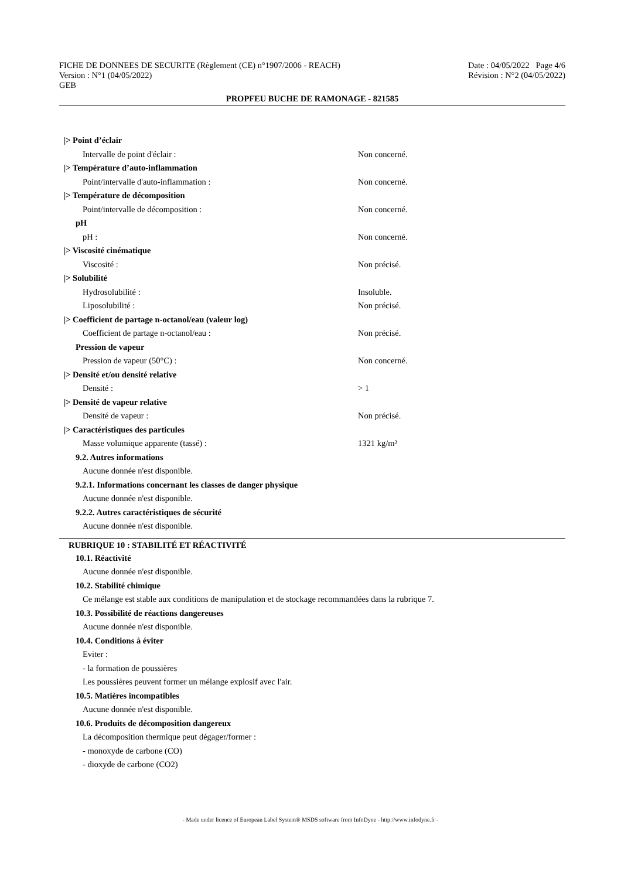FICHE DE DONNEES DE SECURITE (Règlement (CE) n°1907/2006 - REACH) Date : 04/05/2022 Page 4/6
Version : N°1 (04/05/2022) Révision : N°2 (04/05/2022)
GEB
PROPFEU BUCHE DE RAMONAGE - 821585
|> Point d’éclair
Intervalle de point d'éclair : Non concerné.
|> Température d’auto-inflammation
Point/intervalle d'auto-inflammation : Non concerné.
|> Température de décomposition
Point/intervalle de décomposition : Non concerné.
pH
pH : Non concerné.
|> Viscosité cinématique
Viscosité : Non précisé.
|> Solubilité
Hydrosolubilité : Insoluble.
Liposolubilité : Non précisé.
|> Coefficient de partage n-octanol/eau (valeur log)
Coefficient de partage n-octanol/eau : Non précisé.
Pression de vapeur
Pression de vapeur (50°C) : Non concerné.
|> Densité et/ou densité relative
Densité : > 1
|> Densité de vapeur relative
Densité de vapeur : Non précisé.
|> Caractéristiques des particules
Masse volumique apparente (tassé) : 1321 kg/m³
9.2. Autres informations
Aucune donnée n'est disponible.
9.2.1. Informations concernant les classes de danger physique
Aucune donnée n'est disponible.
9.2.2. Autres caractéristiques de sécurité
Aucune donnée n'est disponible.
RUBRIQUE 10 : STABILITÉ ET RÉACTIVITÉ
10.1. Réactivité
Aucune donnée n'est disponible.
10.2. Stabilité chimique
Ce mélange est stable aux conditions de manipulation et de stockage recommandées dans la rubrique 7.
10.3. Possibilité de réactions dangereuses
Aucune donnée n'est disponible.
10.4. Conditions à éviter
Eviter :
- la formation de poussières
Les poussières peuvent former un mélange explosif avec l'air.
10.5. Matières incompatibles
Aucune donnée n'est disponible.
10.6. Produits de décomposition dangereux
La décomposition thermique peut dégager/former :
- monoxyde de carbone (CO)
- dioxyde de carbone (CO2)
- Made under licence of European Label System® MSDS software from InfoDyne - http://www.infodyne.fr -